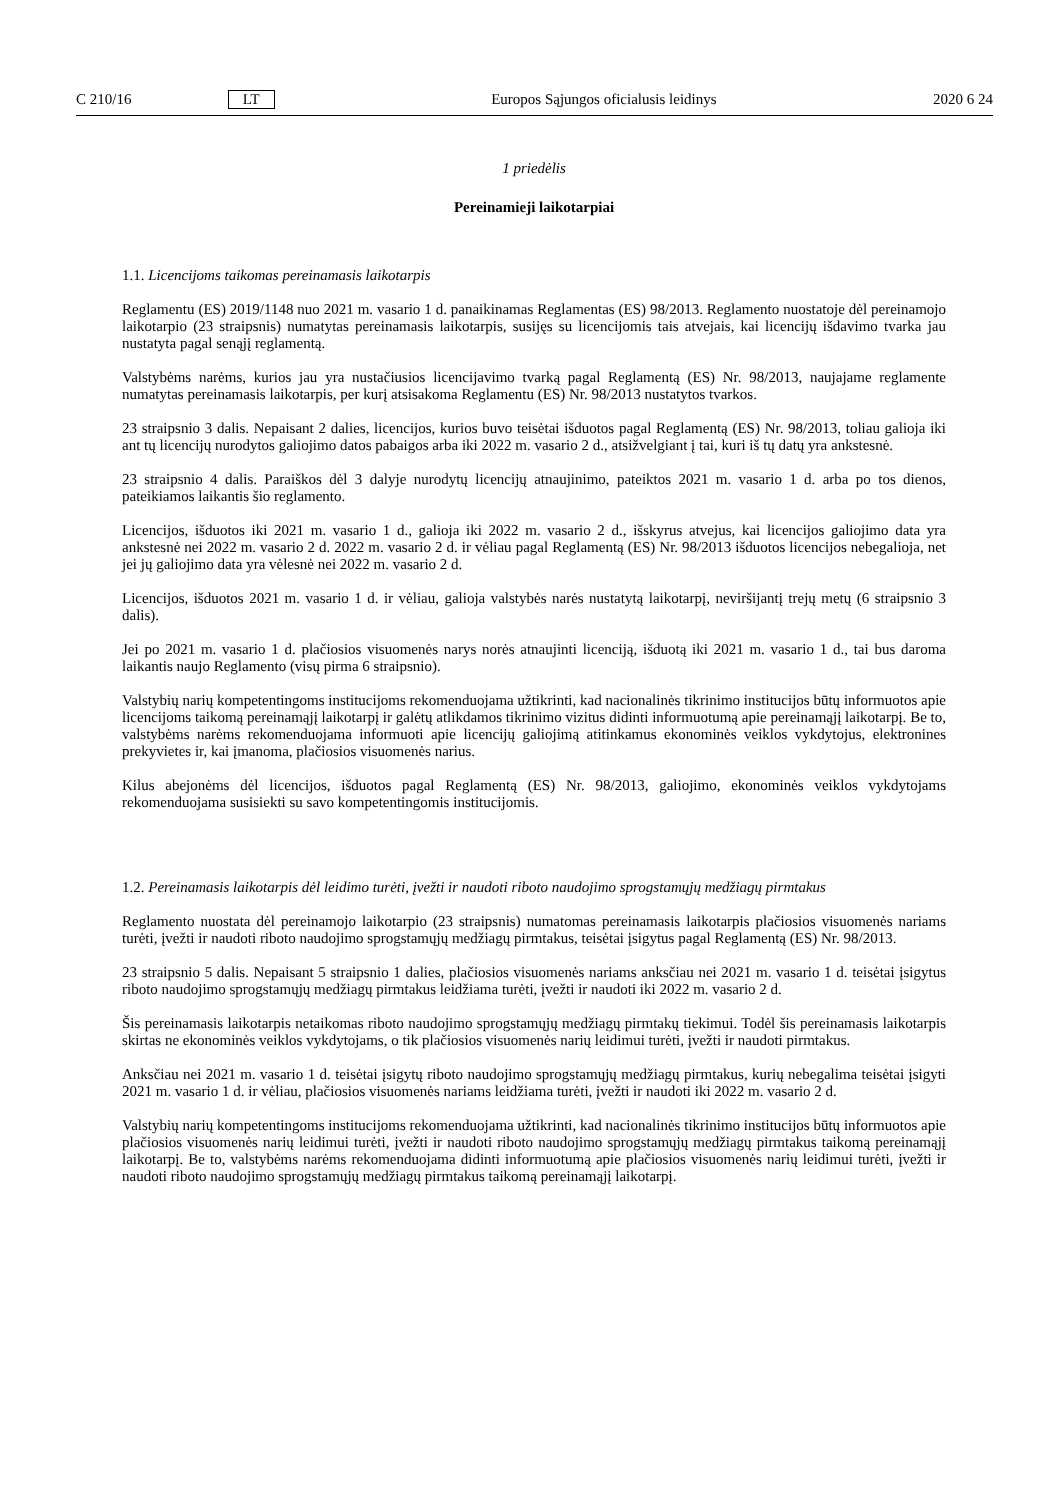C 210/16 LT Europos Sąjungos oficialusis leidinys 2020 6 24
1 priedėlis
Pereinamieji laikotarpiai
1.1. Licencijoms taikomas pereinamasis laikotarpis
Reglamentu (ES) 2019/1148 nuo 2021 m. vasario 1 d. panaikinamas Reglamentas (ES) 98/2013. Reglamento nuostatoje dėl pereinamojo laikotarpio (23 straipsnis) numatytas pereinamasis laikotarpis, susijęs su licencijomis tais atvejais, kai licencijų išdavimo tvarka jau nustatyta pagal senąjį reglamentą.
Valstybėms narėms, kurios jau yra nustačiusios licencijavimo tvarką pagal Reglamentą (ES) Nr. 98/2013, naujajame reglamente numatytas pereinamasis laikotarpis, per kurį atsisakoma Reglamentu (ES) Nr. 98/2013 nustatytos tvarkos.
23 straipsnio 3 dalis. Nepaisant 2 dalies, licencijos, kurios buvo teisėtai išduotos pagal Reglamentą (ES) Nr. 98/2013, toliau galioja iki ant tų licencijų nurodytos galiojimo datos pabaigos arba iki 2022 m. vasario 2 d., atsižvelgiant į tai, kuri iš tų datų yra ankstesnė.
23 straipsnio 4 dalis. Paraiškos dėl 3 dalyje nurodytų licencijų atnaujinimo, pateiktos 2021 m. vasario 1 d. arba po tos dienos, pateikiamos laikantis šio reglamento.
Licencijos, išduotos iki 2021 m. vasario 1 d., galioja iki 2022 m. vasario 2 d., išskyrus atvejus, kai licencijos galiojimo data yra ankstesnė nei 2022 m. vasario 2 d. 2022 m. vasario 2 d. ir vėliau pagal Reglamentą (ES) Nr. 98/2013 išduotos licencijos nebegalioja, net jei jų galiojimo data yra vėlesnė nei 2022 m. vasario 2 d.
Licencijos, išduotos 2021 m. vasario 1 d. ir vėliau, galioja valstybės narės nustatytą laikotarpį, neviršijantį trejų metų (6 straipsnio 3 dalis).
Jei po 2021 m. vasario 1 d. plačiosios visuomenės narys norės atnaujinti licenciją, išduotą iki 2021 m. vasario 1 d., tai bus daroma laikantis naujo Reglamento (visų pirma 6 straipsnio).
Valstybių narių kompetentingoms institucijoms rekomenduojama užtikrinti, kad nacionalinės tikrinimo institucijos būtų informuotos apie licencijoms taikomą pereinamąjį laikotarpį ir galėtų atlikdamos tikrinimo vizitus didinti informuotumą apie pereinamąjį laikotarpį. Be to, valstybėms narėms rekomenduojama informuoti apie licencijų galiojimą atitinkamus ekonominės veiklos vykdytojus, elektronines prekyvietes ir, kai įmanoma, plačiosios visuomenės narius.
Kilus abejonėms dėl licencijos, išduotos pagal Reglamentą (ES) Nr. 98/2013, galiojimo, ekonominės veiklos vykdytojams rekomenduojama susisiekti su savo kompetentingomis institucijomis.
1.2. Pereinamasis laikotarpis dėl leidimo turėti, įvežti ir naudoti riboto naudojimo sprogstamųjų medžiagų pirmtakus
Reglamento nuostata dėl pereinamojo laikotarpio (23 straipsnis) numatomas pereinamasis laikotarpis plačiosios visuomenės nariams turėti, įvežti ir naudoti riboto naudojimo sprogstamųjų medžiagų pirmtakus, teisėtai įsigytus pagal Reglamentą (ES) Nr. 98/2013.
23 straipsnio 5 dalis. Nepaisant 5 straipsnio 1 dalies, plačiosios visuomenės nariams anksčiau nei 2021 m. vasario 1 d. teisėtai įsigytus riboto naudojimo sprogstamųjų medžiagų pirmtakus leidžiama turėti, įvežti ir naudoti iki 2022 m. vasario 2 d.
Šis pereinamasis laikotarpis netaikomas riboto naudojimo sprogstamųjų medžiagų pirmtakų tiekimui. Todėl šis pereinamasis laikotarpis skirtas ne ekonominės veiklos vykdytojams, o tik plačiosios visuomenės narių leidimui turėti, įvežti ir naudoti pirmtakus.
Anksčiau nei 2021 m. vasario 1 d. teisėtai įsigytų riboto naudojimo sprogstamųjų medžiagų pirmtakus, kurių nebegalima teisėtai įsigyti 2021 m. vasario 1 d. ir vėliau, plačiosios visuomenės nariams leidžiama turėti, įvežti ir naudoti iki 2022 m. vasario 2 d.
Valstybių narių kompetentingoms institucijoms rekomenduojama užtikrinti, kad nacionalinės tikrinimo institucijos būtų informuotos apie plačiosios visuomenės narių leidimui turėti, įvežti ir naudoti riboto naudojimo sprogstamųjų medžiagų pirmtakus taikomą pereinamąjį laikotarpį. Be to, valstybėms narėms rekomenduojama didinti informuotumą apie plačiosios visuomenės narių leidimui turėti, įvežti ir naudoti riboto naudojimo sprogstamųjų medžiagų pirmtakus taikomą pereinamąjį laikotarpį.